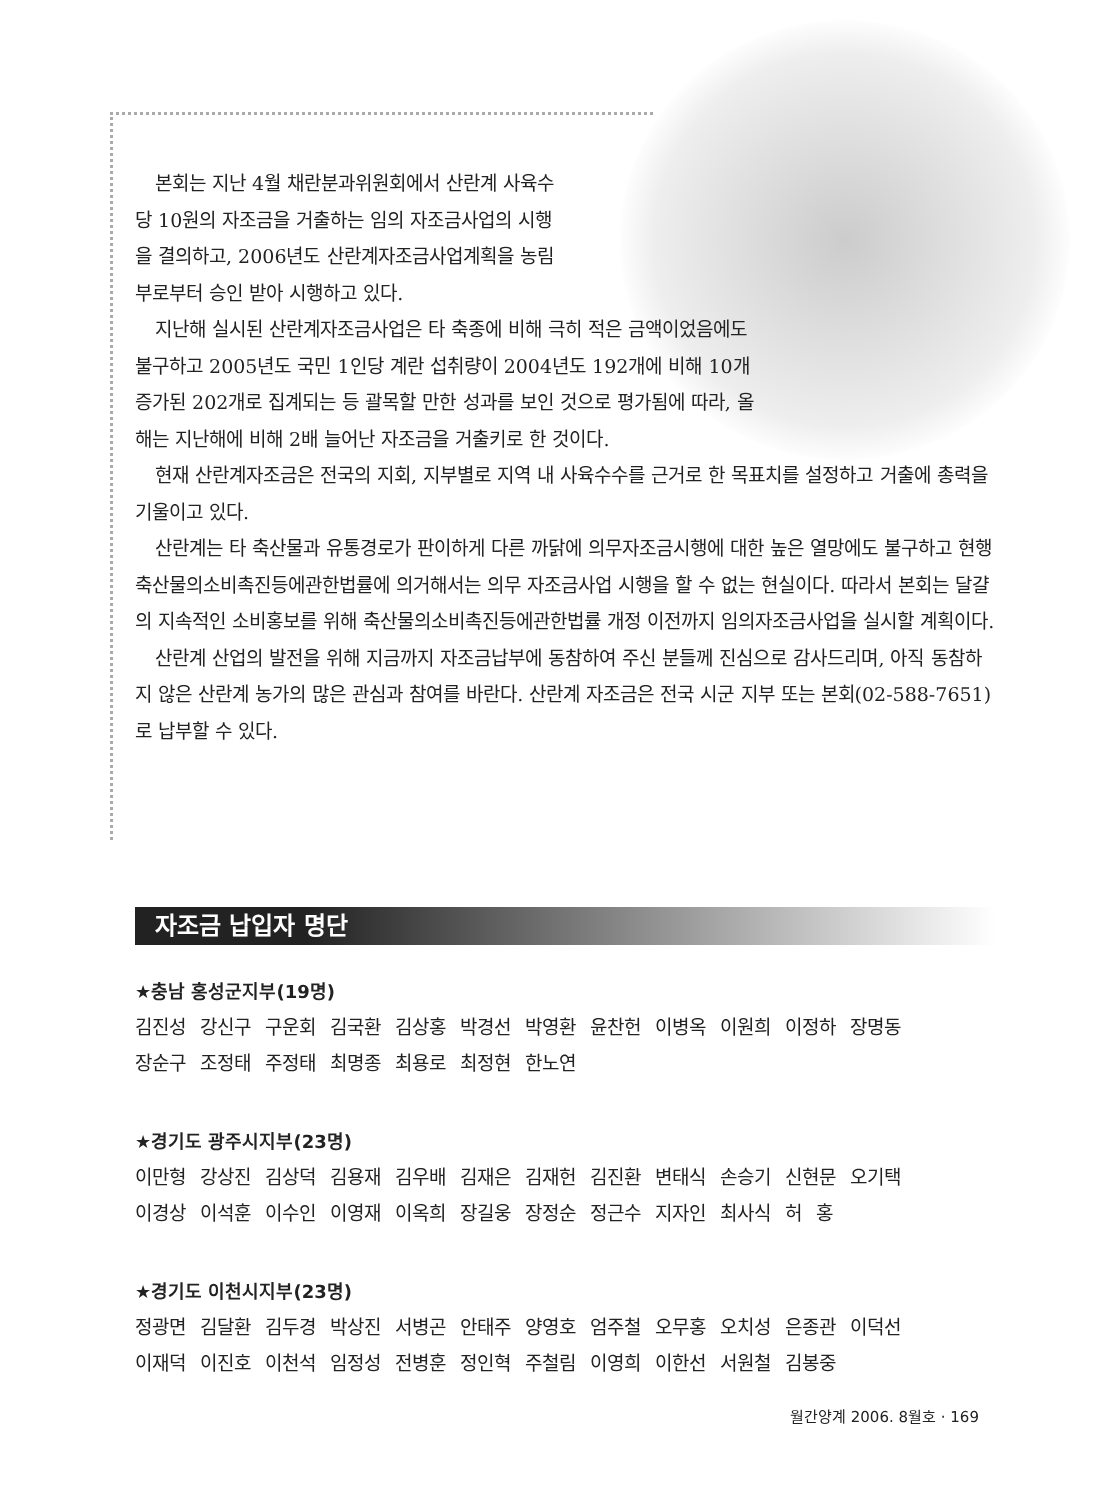본회는 지난 4월 채란분과위원회에서 산란계 사육수당 10원의 자조금을 거출하는 임의 자조금사업의 시행을 결의하고, 2006년도 산란계자조금사업계획을 농림부로부터 승인 받아 시행하고 있다.
지난해 실시된 산란계자조금사업은 타 축종에 비해 극히 적은 금액이었음에도 불구하고 2005년도 국민 1인당 계란 섭취량이 2004년도 192개에 비해 10개 증가된 202개로 집계되는 등 괄목할 만한 성과를 보인 것으로 평가됨에 따라, 올해는 지난해에 비해 2배 늘어난 자조금을 거출키로 한 것이다.
현재 산란계자조금은 전국의 지회, 지부별로 지역 내 사육수수를 근거로 한 목표치를 설정하고 거출에 총력을 기울이고 있다.
산란계는 타 축산물과 유통경로가 판이하게 다른 까닭에 의무자조금시행에 대한 높은 열망에도 불구하고 현행 축산물의소비촉진등에관한법률에 의거해서는 의무 자조금사업 시행을 할 수 없는 현실이다. 따라서 본회는 달걀의 지속적인 소비홍보를 위해 축산물의소비촉진등에관한법률 개정 이전까지 임의자조금사업을 실시할 계획이다.
산란계 산업의 발전을 위해 지금까지 자조금납부에 동참하여 주신 분들께 진심으로 감사드리며, 아직 동참하지 않은 산란계 농가의 많은 관심과 참여를 바란다. 산란계 자조금은 전국 시군 지부 또는 본회(02-588-7651)로 납부할 수 있다.
자조금 납입자 명단
★충남 홍성군지부(19명)
김진성 강신구 구운회 김국환 김상홍 박경선 박영환 윤찬헌 이병옥 이원희 이정하 장명동
장순구 조정태 주정태 최명종 최용로 최정현 한노연
★경기도 광주시지부(23명)
이만형 강상진 김상덕 김용재 김우배 김재은 김재헌 김진환 변태식 손승기 신현문 오기택
이경상 이석훈 이수인 이영재 이옥희 장길웅 장정순 정근수 지자인 최사식 허 홍
★경기도 이천시지부(23명)
정광면 김달환 김두경 박상진 서병곤 안태주 양영호 엄주철 오무홍 오치성 은종관 이덕선
이재덕 이진호 이천석 임정성 전병훈 정인혁 주철림 이영희 이한선 서원철 김봉중
월간양계 2006. 8월호 · 169